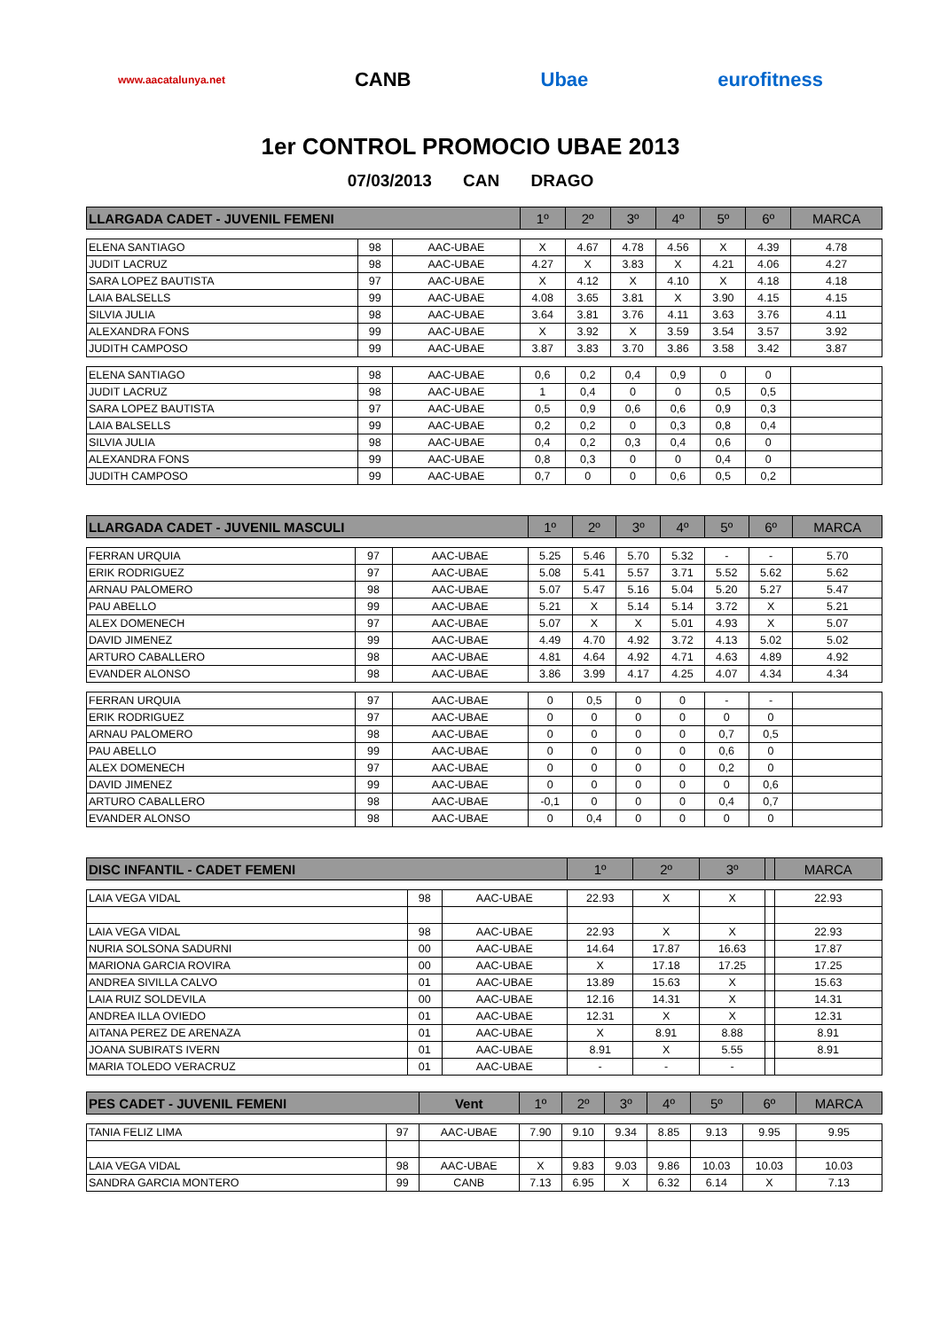www.aacatalunya.net CANB Ubae eurofitness
1er CONTROL PROMOCIO UBAE 2013
07/03/2013 CAN DRAGO
| LLARGADA CADET - JUVENIL FEMENI | | | 1º | 2º | 3º | 4º | 5º | 6º | MARCA |
| --- | --- | --- | --- | --- | --- | --- | --- | --- | --- |
| ELENA SANTIAGO | 98 | AAC-UBAE | X | 4.67 | 4.78 | 4.56 | X | 4.39 | 4.78 |
| JUDIT LACRUZ | 98 | AAC-UBAE | 4.27 | X | 3.83 | X | 4.21 | 4.06 | 4.27 |
| SARA LOPEZ BAUTISTA | 97 | AAC-UBAE | X | 4.12 | X | 4.10 | X | 4.18 | 4.18 |
| LAIA BALSELLS | 99 | AAC-UBAE | 4.08 | 3.65 | 3.81 | X | 3.90 | 4.15 | 4.15 |
| SILVIA JULIA | 98 | AAC-UBAE | 3.64 | 3.81 | 3.76 | 4.11 | 3.63 | 3.76 | 4.11 |
| ALEXANDRA FONS | 99 | AAC-UBAE | X | 3.92 | X | 3.59 | 3.54 | 3.57 | 3.92 |
| JUDITH CAMPOSO | 99 | AAC-UBAE | 3.87 | 3.83 | 3.70 | 3.86 | 3.58 | 3.42 | 3.87 |
| ELENA SANTIAGO | 98 | AAC-UBAE | 0,6 | 0,2 | 0,4 | 0,9 | 0 | 0 | |
| JUDIT LACRUZ | 98 | AAC-UBAE | 1 | 0,4 | 0 | 0 | 0,5 | 0,5 | |
| SARA LOPEZ BAUTISTA | 97 | AAC-UBAE | 0,5 | 0,9 | 0,6 | 0,6 | 0,9 | 0,3 | |
| LAIA BALSELLS | 99 | AAC-UBAE | 0,2 | 0,2 | 0 | 0,3 | 0,8 | 0,4 | |
| SILVIA JULIA | 98 | AAC-UBAE | 0,4 | 0,2 | 0,3 | 0,4 | 0,6 | 0 | |
| ALEXANDRA FONS | 99 | AAC-UBAE | 0,8 | 0,3 | 0 | 0 | 0,4 | 0 | |
| JUDITH CAMPOSO | 99 | AAC-UBAE | 0,7 | 0 | 0 | 0,6 | 0,5 | 0,2 | |
| LLARGADA CADET - JUVENIL MASCULI | | | 1º | 2º | 3º | 4º | 5º | 6º | MARCA |
| --- | --- | --- | --- | --- | --- | --- | --- | --- | --- |
| FERRAN URQUIA | 97 | AAC-UBAE | 5.25 | 5.46 | 5.70 | 5.32 | - | - | 5.70 |
| ERIK RODRIGUEZ | 97 | AAC-UBAE | 5.08 | 5.41 | 5.57 | 3.71 | 5.52 | 5.62 | 5.62 |
| ARNAU PALOMERO | 98 | AAC-UBAE | 5.07 | 5.47 | 5.16 | 5.04 | 5.20 | 5.27 | 5.47 |
| PAU ABELLO | 99 | AAC-UBAE | 5.21 | X | 5.14 | 5.14 | 3.72 | X | 5.21 |
| ALEX DOMENECH | 97 | AAC-UBAE | 5.07 | X | X | 5.01 | 4.93 | X | 5.07 |
| DAVID JIMENEZ | 99 | AAC-UBAE | 4.49 | 4.70 | 4.92 | 3.72 | 4.13 | 5.02 | 5.02 |
| ARTURO CABALLERO | 98 | AAC-UBAE | 4.81 | 4.64 | 4.92 | 4.71 | 4.63 | 4.89 | 4.92 |
| EVANDER ALONSO | 98 | AAC-UBAE | 3.86 | 3.99 | 4.17 | 4.25 | 4.07 | 4.34 | 4.34 |
| FERRAN URQUIA | 97 | AAC-UBAE | 0 | 0,5 | 0 | 0 | - | - | |
| ERIK RODRIGUEZ | 97 | AAC-UBAE | 0 | 0 | 0 | 0 | 0 | 0 | |
| ARNAU PALOMERO | 98 | AAC-UBAE | 0 | 0 | 0 | 0 | 0,7 | 0,5 | |
| PAU ABELLO | 99 | AAC-UBAE | 0 | 0 | 0 | 0 | 0,6 | 0 | |
| ALEX DOMENECH | 97 | AAC-UBAE | 0 | 0 | 0 | 0 | 0,2 | 0 | |
| DAVID JIMENEZ | 99 | AAC-UBAE | 0 | 0 | 0 | 0 | 0 | 0,6 | |
| ARTURO CABALLERO | 98 | AAC-UBAE | -0,1 | 0 | 0 | 0 | 0,4 | 0,7 | |
| EVANDER ALONSO | 98 | AAC-UBAE | 0 | 0,4 | 0 | 0 | 0 | 0 | |
| DISC INFANTIL - CADET FEMENI | | | 1º | 2º | 3º | | MARCA |
| --- | --- | --- | --- | --- | --- | --- | --- |
| LAIA VEGA VIDAL | 98 | AAC-UBAE | 22.93 | X | X | | 22.93 |
| LAIA VEGA VIDAL | 98 | AAC-UBAE | 22.93 | X | X | | 22.93 |
| NURIA SOLSONA SADURNI | 00 | AAC-UBAE | 14.64 | 17.87 | 16.63 | | 17.87 |
| MARIONA GARCIA ROVIRA | 00 | AAC-UBAE | X | 17.18 | 17.25 | | 17.25 |
| ANDREA SIVILLA CALVO | 01 | AAC-UBAE | 13.89 | 15.63 | X | | 15.63 |
| LAIA RUIZ SOLDEVILA | 00 | AAC-UBAE | 12.16 | 14.31 | X | | 14.31 |
| ANDREA ILLA OVIEDO | 01 | AAC-UBAE | 12.31 | X | X | | 12.31 |
| AITANA PEREZ DE ARENAZA | 01 | AAC-UBAE | X | 8.91 | 8.88 | | 8.91 |
| JOANA SUBIRATS IVERN | 01 | AAC-UBAE | 8.91 | X | 5.55 | | 8.91 |
| MARIA TOLEDO VERACRUZ | 01 | AAC-UBAE | - | - | - | | |
| PES CADET - JUVENIL FEMENI | | Vent | 1º | 2º | 3º | 4º | 5º | 6º | MARCA |
| --- | --- | --- | --- | --- | --- | --- | --- | --- | --- |
| TANIA FELIZ LIMA | 97 | AAC-UBAE | 7.90 | 9.10 | 9.34 | 8.85 | 9.13 | 9.95 | 9.95 |
| LAIA VEGA VIDAL | 98 | AAC-UBAE | X | 9.83 | 9.03 | 9.86 | 10.03 | 10.03 | 10.03 |
| SANDRA GARCIA MONTERO | 99 | CANB | 7.13 | 6.95 | X | 6.32 | 6.14 | X | 7.13 |